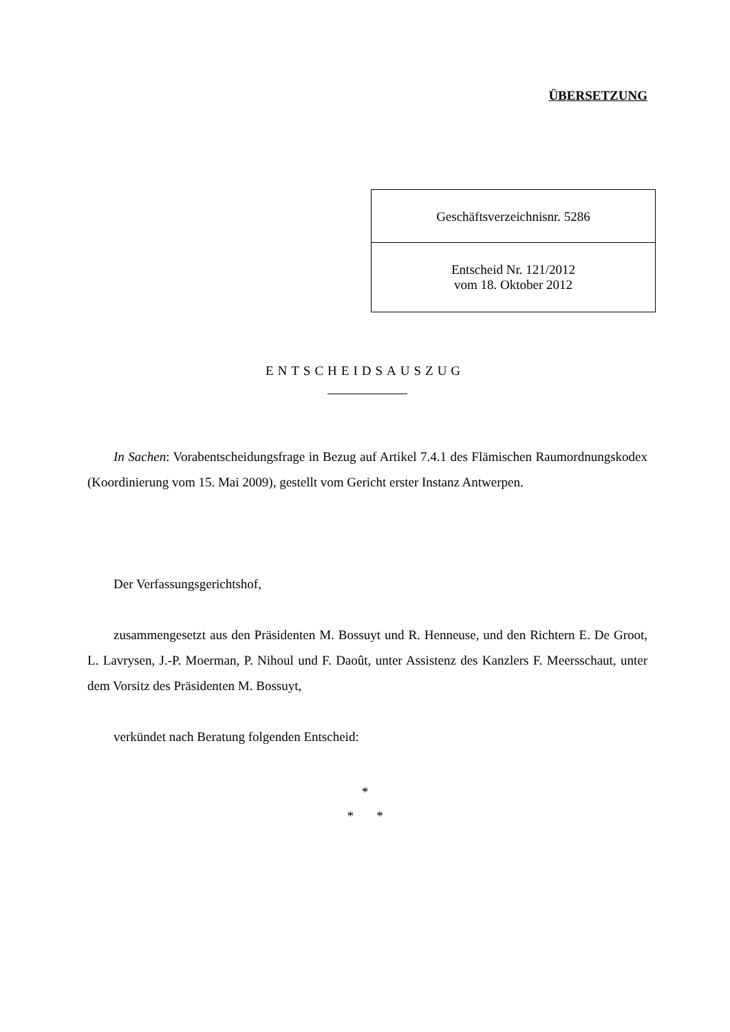ÜBERSETZUNG
Geschäftsverzeichnisnr. 5286
Entscheid Nr. 121/2012
vom 18. Oktober 2012
ENTSCHEIDSAUSZUG
In Sachen: Vorabentscheidungsfrage in Bezug auf Artikel 7.4.1 des Flämischen Raumordnungskodex (Koordinierung vom 15. Mai 2009), gestellt vom Gericht erster Instanz Antwerpen.
Der Verfassungsgerichtshof,
zusammengesetzt aus den Präsidenten M. Bossuyt und R. Henneuse, und den Richtern E. De Groot, L. Lavrysen, J.-P. Moerman, P. Nihoul und F. Daoût, unter Assistenz des Kanzlers F. Meersschaut, unter dem Vorsitz des Präsidenten M. Bossuyt,
verkündet nach Beratung folgenden Entscheid:
*
* *